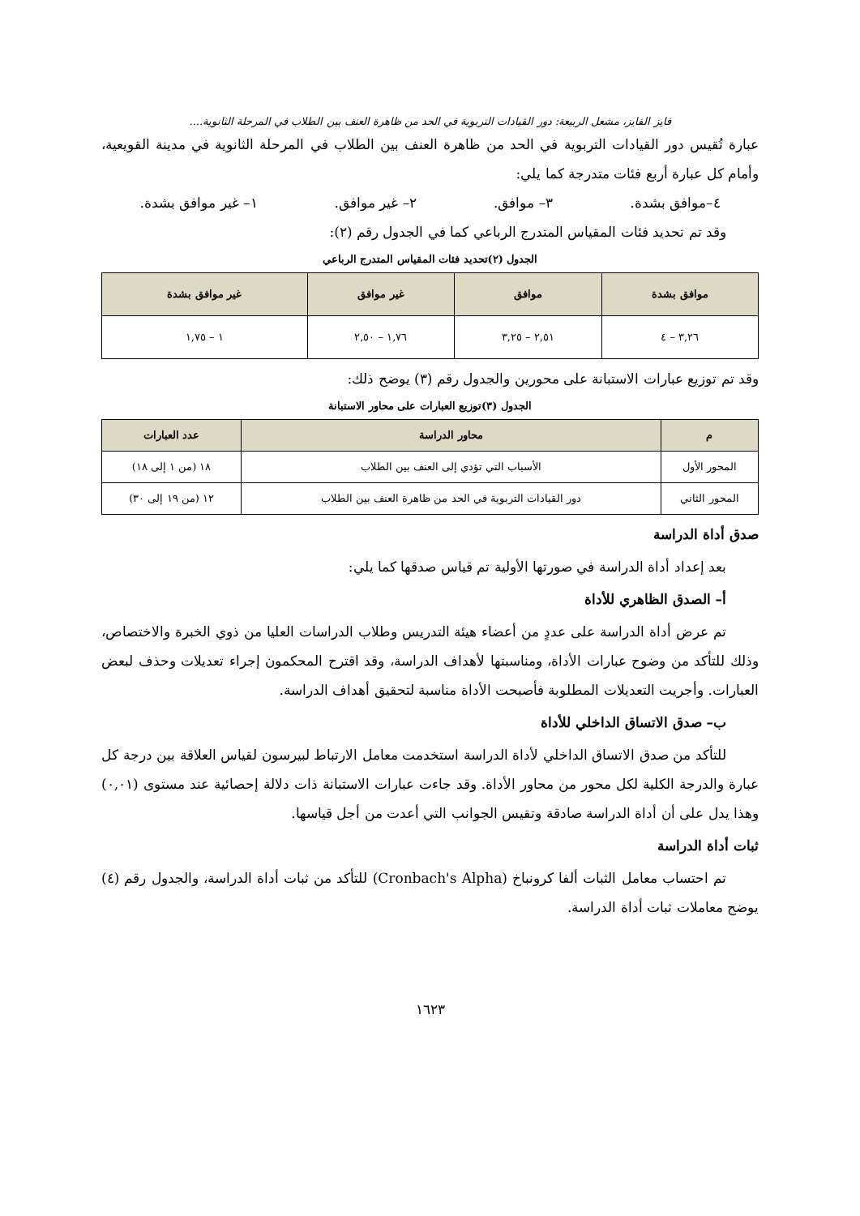فايز الفايز، مشعل الربيعة: دور القيادات التربوية في الحد من ظاهرة العنف بين الطلاب في المرحلة الثانوية....
عبارة تُقيس دور القيادات التربوية في الحد من ظاهرة العنف بين الطلاب في المرحلة الثانوية في مدينة القويعية، وأمام كل عبارة أربع فئات متدرجة كما يلي:
٤–موافق بشدة. ٣– موافق. ٢– غير موافق. ١– غير موافق بشدة.
وقد تم تحديد فئات المقياس المتدرج الرباعي كما في الجدول رقم (٢):
الجدول (٢)تحديد فئات المقياس المتدرج الرباعي
| موافق بشدة | موافق | غير موافق | غير موافق بشدة |
| --- | --- | --- | --- |
| ٣,٢٦ – ٤ | ٢,٥١ – ٣,٢٥ | ١,٧٦ – ٢,٥٠ | ١ – ١,٧٥ |
وقد تم توزيع عبارات الاستبانة على محورين والجدول رقم (٣) يوضح ذلك:
الجدول (٣)توزيع العبارات على محاور الاستبانة
| م | محاور الدراسة | عدد العبارات |
| --- | --- | --- |
| المحور الأول | الأسباب التي تؤدي إلى العنف بين الطلاب | ١٨ (من ١ إلى ١٨) |
| المحور الثاني | دور القيادات التربوية في الحد من ظاهرة العنف بين الطلاب | ١٢ (من ١٩ إلى ٣٠) |
صدق أداة الدراسة
بعد إعداد أداة الدراسة في صورتها الأولية تم قياس صدقها كما يلي:
أ– الصدق الظاهري للأداة
تم عرض أداة الدراسة على عددٍ من أعضاء هيئة التدريس وطلاب الدراسات العليا من ذوي الخبرة والاختصاص، وذلك للتأكد من وضوح عبارات الأداة، ومناسبتها لأهداف الدراسة، وقد اقترح المحكمون إجراء تعديلات وحذف لبعض العبارات. وأجريت التعديلات المطلوبة فأصبحت الأداة مناسبة لتحقيق أهداف الدراسة.
ب– صدق الاتساق الداخلي للأداة
للتأكد من صدق الاتساق الداخلي لأداة الدراسة استخدمت معامل الارتباط لبيرسون لقياس العلاقة بين درجة كل عبارة والدرجة الكلية لكل محور من محاور الأداة. وقد جاءت عبارات الاستبانة ذات دلالة إحصائية عند مستوى (٠,٠١) وهذا يدل على أن أداة الدراسة صادقة وتقيس الجوانب التي أعدت من أجل قياسها.
ثبات أداة الدراسة
تم احتساب معامل الثبات ألفا كرونباخ (Cronbach's Alpha) للتأكد من ثبات أداة الدراسة، والجدول رقم (٤) يوضح معاملات ثبات أداة الدراسة.
١٦٢٣